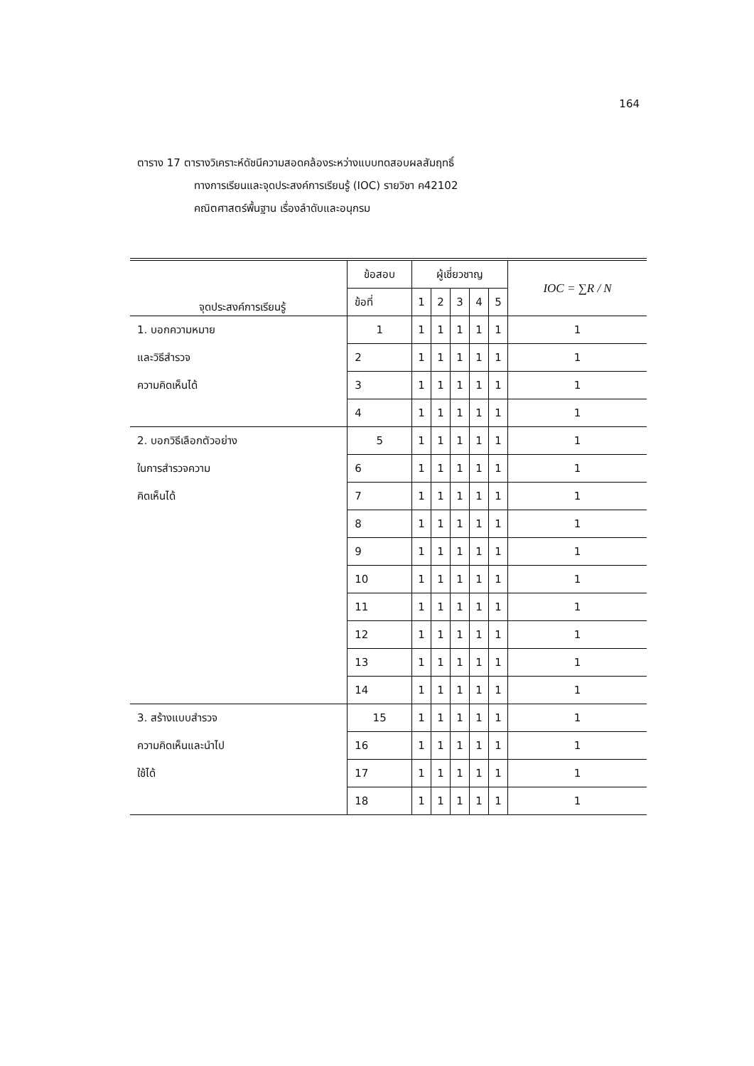164
ตาราง 17 ตารางวิเคราะห์ดัชนีความสอดคล้องระหว่างแบบทดสอบผลสัมฤทธิ์
ทางการเรียนและจุดประสงค์การเรียนรู้ (IOC) รายวิชา ค42102
คณิตศาสตร์พื้นฐาน เรื่องลำดับและอนุกรม
| จุดประสงค์การเรียนรู้ | ข้อสอบ | ผู้เชี่ยวชาญ | | | | | IOC = ∑R / N |
| --- | --- | --- | --- | --- | --- | --- | --- |
| | ข้อที่ | 1 | 2 | 3 | 4 | 5 | |
| 1. บอกความหมาย และวิธีสำรวจ ความคิดเห็นได้ | 1 | 1 | 1 | 1 | 1 | 1 | 1 |
| | 2 | 1 | 1 | 1 | 1 | 1 | 1 |
| | 3 | 1 | 1 | 1 | 1 | 1 | 1 |
| | 4 | 1 | 1 | 1 | 1 | 1 | 1 |
| 2. บอกวิธีเลือกตัวอย่าง ในการสำรวจความ คิดเห็นได้ | 5 | 1 | 1 | 1 | 1 | 1 | 1 |
| | 6 | 1 | 1 | 1 | 1 | 1 | 1 |
| | 7 | 1 | 1 | 1 | 1 | 1 | 1 |
| | 8 | 1 | 1 | 1 | 1 | 1 | 1 |
| | 9 | 1 | 1 | 1 | 1 | 1 | 1 |
| | 10 | 1 | 1 | 1 | 1 | 1 | 1 |
| | 11 | 1 | 1 | 1 | 1 | 1 | 1 |
| | 12 | 1 | 1 | 1 | 1 | 1 | 1 |
| | 13 | 1 | 1 | 1 | 1 | 1 | 1 |
| | 14 | 1 | 1 | 1 | 1 | 1 | 1 |
| 3. สร้างแบบสำรวจ ความคิดเห็นและนำไป ใช้ได้ | 15 | 1 | 1 | 1 | 1 | 1 | 1 |
| | 16 | 1 | 1 | 1 | 1 | 1 | 1 |
| | 17 | 1 | 1 | 1 | 1 | 1 | 1 |
| | 18 | 1 | 1 | 1 | 1 | 1 | 1 |